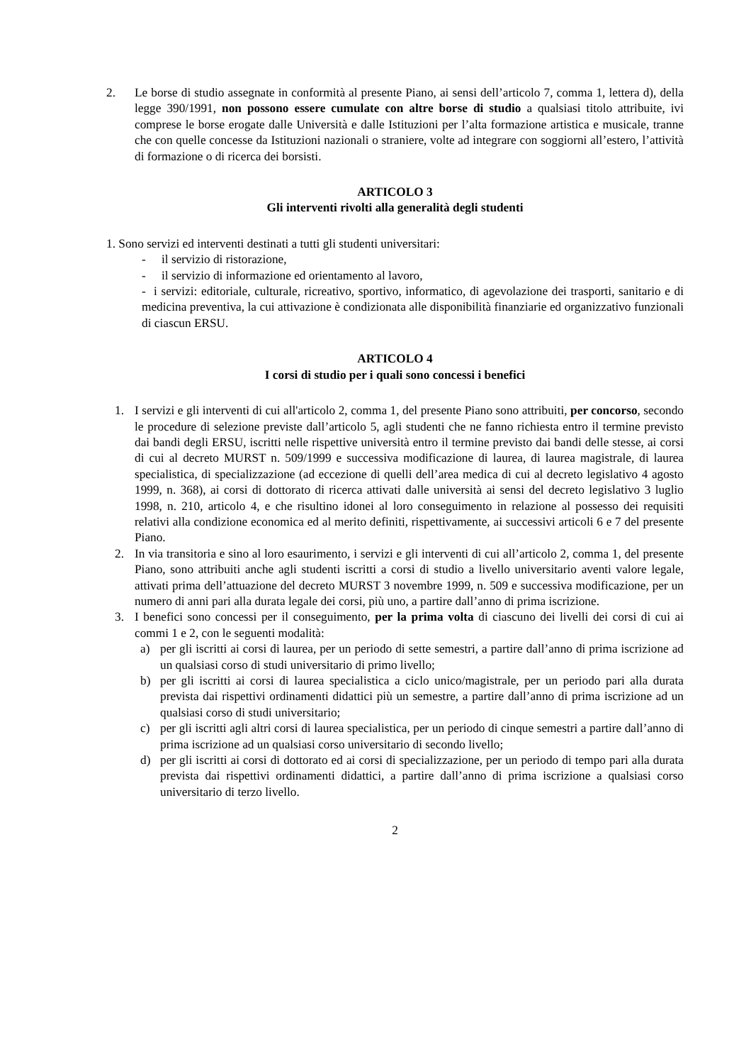2. Le borse di studio assegnate in conformità al presente Piano, ai sensi dell’articolo 7, comma 1, lettera d), della legge 390/1991, non possono essere cumulate con altre borse di studio a qualsiasi titolo attribuite, ivi comprese le borse erogate dalle Università e dalle Istituzioni per l’alta formazione artistica e musicale, tranne che con quelle concesse da Istituzioni nazionali o straniere, volte ad integrare con soggiorni all’estero, l’attività di formazione o di ricerca dei borsisti.
ARTICOLO 3
Gli interventi rivolti alla generalità degli studenti
1. Sono servizi ed interventi destinati a tutti gli studenti universitari:
- il servizio di ristorazione,
- il servizio di informazione ed orientamento al lavoro,
- i servizi: editoriale, culturale, ricreativo, sportivo, informatico, di agevolazione dei trasporti, sanitario e di medicina preventiva, la cui attivazione è condizionata alle disponibilità finanziarie ed organizzativo funzionali di ciascun ERSU.
ARTICOLO 4
I corsi di studio per i quali sono concessi i benefici
1. I servizi e gli interventi di cui all'articolo 2, comma 1, del presente Piano sono attribuiti, per concorso, secondo le procedure di selezione previste dall’articolo 5, agli studenti che ne fanno richiesta entro il termine previsto dai bandi degli ERSU, iscritti nelle rispettive università entro il termine previsto dai bandi delle stesse, ai corsi di cui al decreto MURST n. 509/1999 e successiva modificazione di laurea, di laurea magistrale, di laurea specialistica, di specializzazione (ad eccezione di quelli dell’area medica di cui al decreto legislativo 4 agosto 1999, n. 368), ai corsi di dottorato di ricerca attivati dalle università ai sensi del decreto legislativo 3 luglio 1998, n. 210, articolo 4, e che risultino idonei al loro conseguimento in relazione al possesso dei requisiti relativi alla condizione economica ed al merito definiti, rispettivamente, ai successivi articoli 6 e 7 del presente Piano.
2. In via transitoria e sino al loro esaurimento, i servizi e gli interventi di cui all’articolo 2, comma 1, del presente Piano, sono attribuiti anche agli studenti iscritti a corsi di studio a livello universitario aventi valore legale, attivati prima dell’attuazione del decreto MURST 3 novembre 1999, n. 509 e successiva modificazione, per un numero di anni pari alla durata legale dei corsi, più uno, a partire dall’anno di prima iscrizione.
3. I benefici sono concessi per il conseguimento, per la prima volta di ciascuno dei livelli dei corsi di cui ai commi 1 e 2, con le seguenti modalità:
a) per gli iscritti ai corsi di laurea, per un periodo di sette semestri, a partire dall’anno di prima iscrizione ad un qualsiasi corso di studi universitario di primo livello;
b) per gli iscritti ai corsi di laurea specialistica a ciclo unico/magistrale, per un periodo pari alla durata prevista dai rispettivi ordinamenti didattici più un semestre, a partire dall’anno di prima iscrizione ad un qualsiasi corso di studi universitario;
c) per gli iscritti agli altri corsi di laurea specialistica, per un periodo di cinque semestri a partire dall’anno di prima iscrizione ad un qualsiasi corso universitario di secondo livello;
d) per gli iscritti ai corsi di dottorato ed ai corsi di specializzazione, per un periodo di tempo pari alla durata prevista dai rispettivi ordinamenti didattici, a partire dall’anno di prima iscrizione a qualsiasi corso universitario di terzo livello.
2